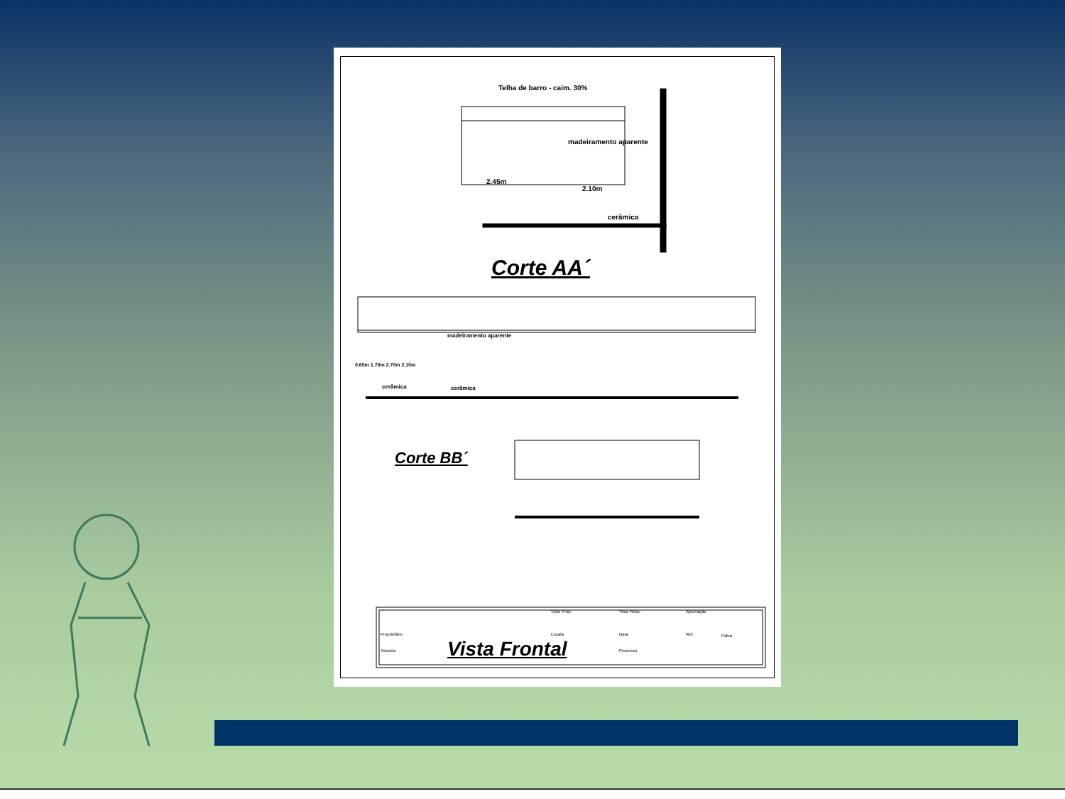Telha de barro - caim. 30%
madeiramento aparente
2.45m
2.10m
cerâmica
Corte AA´
madeiramento aparente
cerâmica cerâmica
0.60m 1.70m 2.70m 2.10m
Corte BB´
Vista Frontal
Visto Prop. Visto Resp. Aprovação
Proprietário Escala Data Ref. Folha
Assunto Processo